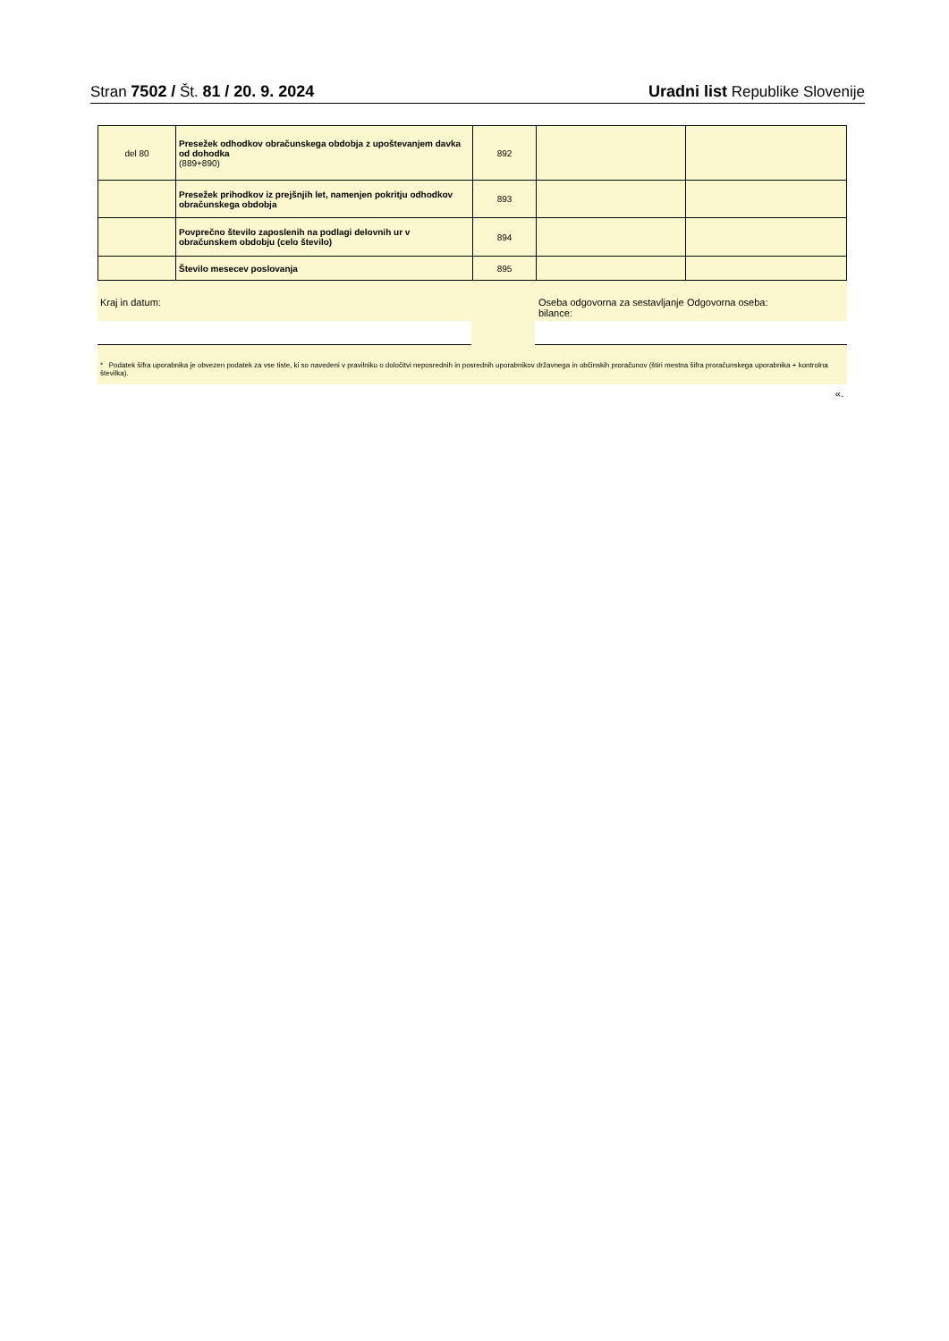Stran 7502 / Št. 81 / 20. 9. 2024 Uradni list Republike Slovenije
| del 80 | Presežek odhodkov obračunskega obdobja z upoštevanjem davka od dohodka (889+890) | 892 | | |
| | Presežek prihodkov iz prejšnjih let, namenjen pokritju odhodkov obračunskega obdobja | 893 | | |
| | Povprečno število zaposlenih na podlagi delovnih ur v obračunskem obdobju (celo število) | 894 | | |
| | Število mesecev poslovanja | 895 | | |
Kraj in datum: Oseba odgovorna za sestavljanje bilance:
Odgovorna oseba:
* Podatek šifra uporabnika je obvezen podatek za vse tiste, ki so navedeni v pravilniku o določitvi neposrednih in posrednih uporabnikov državnega in občinskih proračunov (štiri mestna šifra proračunskega uporabnika + kontrolna številka).
«.